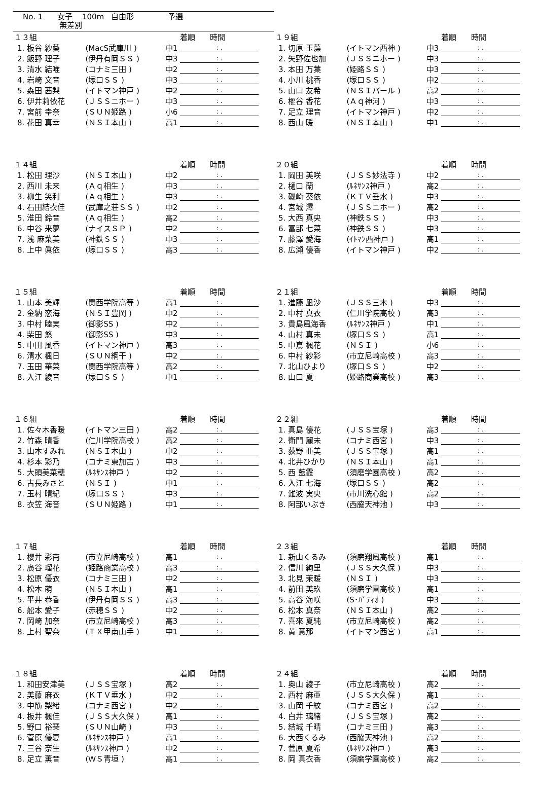No. 1 女子 100m 自由形 予選
無差別
| １３組 | | | 着順 時間 |
| --- | --- | --- | --- |
| 1. 板谷 紗葵 | (MacS武庫川 ) | 中1 | : . |
| 2. 飯野 理子 | (伊丹有岡ＳＳ ) | 中3 | : . |
| 3. 清水 結唯 | (コナミ三田 ) | 中2 | : . |
| 4. 岩崎 文音 | (塚口ＳＳ ) | 中3 | : . |
| 5. 森田 茜梨 | (イトマン神戸 ) | 中2 | : . |
| 6. 伊井莉依花 | (ＪＳＳニホー ) | 中3 | : . |
| 7. 宮前 幸奈 | (ＳＵＮ姫路 ) | 小6 | : . |
| 8. 花田 真幸 | (ＮＳＩ本山 ) | 高1 | : . |
| １９組 | | | 着順 時間 |
| --- | --- | --- | --- |
| 1. 切原 玉藻 | (イトマン西神 ) | 中3 | : . |
| 2. 矢野佐也加 | (ＪＳＳニホー ) | 中3 | : . |
| 3. 本田 万葉 | (姫路ＳＳ ) | 中3 | : . |
| 4. 小川 桃香 | (塚口ＳＳ ) | 中2 | : . |
| 5. 山口 友希 | (ＮＳＩパール ) | 高2 | : . |
| 6. 榧谷 香花 | (Ａｑ神河 ) | 中3 | : . |
| 7. 足立 理音 | (イトマン神戸 ) | 中2 | : . |
| 8. 西山 暖 | (ＮＳＩ本山 ) | 中1 | : . |
| １４組 | | | 着順 時間 |
| --- | --- | --- | --- |
| 1. 松田 理沙 | (ＮＳＩ本山 ) | 中2 | : . |
| 2. 西川 未来 | (Ａｑ相生 ) | 中3 | : . |
| 3. 柳生 笑利 | (Ａｑ相生 ) | 中3 | : . |
| 4. 石田結衣佳 | (武庫之荘ＳＳ ) | 中2 | : . |
| 5. 淮田 鈴音 | (Ａｑ相生 ) | 高2 | : . |
| 6. 中谷 来夢 | (ナイスＳＰ ) | 中2 | : . |
| 7. 浅 麻菜美 | (神鉄ＳＳ ) | 中3 | : . |
| 8. 上中 眞依 | (塚口ＳＳ ) | 高3 | : . |
| ２０組 | | | 着順 時間 |
| --- | --- | --- | --- |
| 1. 岡田 美咲 | (ＪＳＳ妙法寺 ) | 中2 | : . |
| 2. 樋口 蘭 | (ﾙﾈｻﾝｽ神戸 ) | 高2 | : . |
| 3. 磯崎 葵依 | (ＫＴＶ垂水 ) | 中3 | : . |
| 4. 宮城 澪 | (ＪＳＳニホー ) | 高2 | : . |
| 5. 大西 真央 | (神鉄ＳＳ ) | 中3 | : . |
| 6. 冨部 七菜 | (神鉄ＳＳ ) | 中3 | : . |
| 7. 藤澤 愛海 | (ｲﾄﾏﾝ西神戸 ) | 高1 | : . |
| 8. 広瀬 優香 | (イトマン神戸 ) | 中2 | : . |
| １５組 | | | 着順 時間 |
| --- | --- | --- | --- |
| 1. 山本 美輝 | (関西学院高等 ) | 高1 | : . |
| 2. 金納 恋海 | (ＮＳＩ豊岡 ) | 中2 | : . |
| 3. 中村 睦実 | (御影SS ) | 中2 | : . |
| 4. 柴田 悠 | (御影SS ) | 中3 | : . |
| 5. 中田 風香 | (イトマン神戸 ) | 高3 | : . |
| 6. 清水 楓日 | (ＳＵＮ網干 ) | 中2 | : . |
| 7. 玉田 華菜 | (関西学院高等 ) | 高2 | : . |
| 8. 入江 綾音 | (塚口ＳＳ ) | 中1 | : . |
| ２１組 | | | 着順 時間 |
| --- | --- | --- | --- |
| 1. 進藤 凪沙 | (ＪＳＳ三木 ) | 中3 | : . |
| 2. 中村 真衣 | (仁川学院高校 ) | 高3 | : . |
| 3. 貴島風海香 | (ﾙﾈｻﾝｽ神戸 ) | 中1 | : . |
| 4. 山村 真未 | (塚口ＳＳ ) | 高1 | : . |
| 5. 中嶌 楓花 | (ＮＳＩ ) | 小6 | : . |
| 6. 中村 紗彩 | (市立尼崎高校 ) | 高3 | : . |
| 7. 北山ひより | (塚口ＳＳ ) | 中2 | : . |
| 8. 山口 夏 | (姫路商業高校 ) | 高3 | : . |
| １６組 | | | 着順 時間 |
| --- | --- | --- | --- |
| 1. 佐々木香暖 | (イトマン三田 ) | 高2 | : . |
| 2. 竹森 晴香 | (仁川学院高校 ) | 高2 | : . |
| 3. 山本すみれ | (ＮＳＩ本山 ) | 中2 | : . |
| 4. 杉本 彩乃 | (コナミ東加古 ) | 中3 | : . |
| 5. 大頭美菜穂 | (ﾙﾈｻﾝｽ神戸 ) | 中2 | : . |
| 6. 古長みさと | (ＮＳＩ ) | 中1 | : . |
| 7. 玉村 晴紀 | (塚口ＳＳ ) | 中3 | : . |
| 8. 衣笠 海音 | (ＳＵＮ姫路 ) | 中1 | : . |
| ２２組 | | | 着順 時間 |
| --- | --- | --- | --- |
| 1. 真島 優花 | (ＪＳＳ宝塚 ) | 高3 | : . |
| 2. 衛門 麗未 | (コナミ西宮 ) | 中3 | : . |
| 3. 荻野 亜美 | (ＪＳＳ宝塚 ) | 高1 | : . |
| 4. 北井ひかり | (ＮＳＩ本山 ) | 高1 | : . |
| 5. 西 藍霞 | (須磨学園高校 ) | 高2 | : . |
| 6. 入江 七海 | (塚口ＳＳ ) | 高2 | : . |
| 7. 難波 実央 | (市川洗心館 ) | 高2 | : . |
| 8. 阿部いぶき | (西脇天神池 ) | 中3 | : . |
| １７組 | | | 着順 時間 |
| --- | --- | --- | --- |
| 1. 櫻井 彩南 | (市立尼崎高校 ) | 高1 | : . |
| 2. 廣谷 瑠花 | (姫路商業高校 ) | 高3 | : . |
| 3. 松原 優衣 | (コナミ三田 ) | 中2 | : . |
| 4. 松本 萌 | (ＮＳＩ本山 ) | 高1 | : . |
| 5. 平井 恭香 | (伊丹有岡ＳＳ ) | 高3 | : . |
| 6. 舩本 愛子 | (赤穂ＳＳ ) | 中2 | : . |
| 7. 岡崎 加奈 | (市立尼崎高校 ) | 高3 | : . |
| 8. 上村 聖奈 | (ＴＸ甲南山手 ) | 中1 | : . |
| ２３組 | | | 着順 時間 |
| --- | --- | --- | --- |
| 1. 新山くるみ | (須磨翔風高校 ) | 高1 | : . |
| 2. 信川 絢里 | (ＪＳＳ大久保 ) | 中3 | : . |
| 3. 北見 茉暖 | (ＮＳＩ ) | 中3 | : . |
| 4. 前田 美玖 | (須磨学園高校 ) | 高1 | : . |
| 5. 高谷 海咲 | (S･ﾊﾟﾃｨｵ ) | 中3 | : . |
| 6. 松本 真奈 | (ＮＳＩ本山 ) | 高2 | : . |
| 7. 喜來 夏純 | (市立尼崎高校 ) | 高2 | : . |
| 8. 黄 意那 | (イトマン西宮 ) | 高1 | : . |
| １８組 | | | 着順 時間 |
| --- | --- | --- | --- |
| 1. 和田安津美 | (ＪＳＳ宝塚 ) | 高2 | : . |
| 2. 美藤 麻衣 | (ＫＴＶ垂水 ) | 中2 | : . |
| 3. 中筋 梨緒 | (コナミ西宮 ) | 中2 | : . |
| 4. 板井 楓佳 | (ＪＳＳ大久保 ) | 高1 | : . |
| 5. 野口 裕琹 | (ＳＵＮ山崎 ) | 中3 | : . |
| 6. 菅原 優夏 | (ﾙﾈｻﾝｽ神戸 ) | 高1 | : . |
| 7. 三谷 奈生 | (ﾙﾈｻﾝｽ神戸 ) | 中2 | : . |
| 8. 足立 薫音 | (ＷＳ青垣 ) | 高1 | : . |
| ２４組 | | | 着順 時間 |
| --- | --- | --- | --- |
| 1. 奥山 綾子 | (市立尼崎高校 ) | 高2 | : . |
| 2. 西村 麻亜 | (ＪＳＳ大久保 ) | 高1 | : . |
| 3. 山岡 千紋 | (コナミ西宮 ) | 高2 | : . |
| 4. 白井 璃緒 | (ＪＳＳ宝塚 ) | 高2 | : . |
| 5. 結城 千晴 | (コナミ三田 ) | 高3 | : . |
| 6. 大西くるみ | (西脇天神池 ) | 高2 | : . |
| 7. 菅原 夏希 | (ﾙﾈｻﾝｽ神戸 ) | 高3 | : . |
| 8. 岡 真衣香 | (須磨学園高校 ) | 高2 | : . |